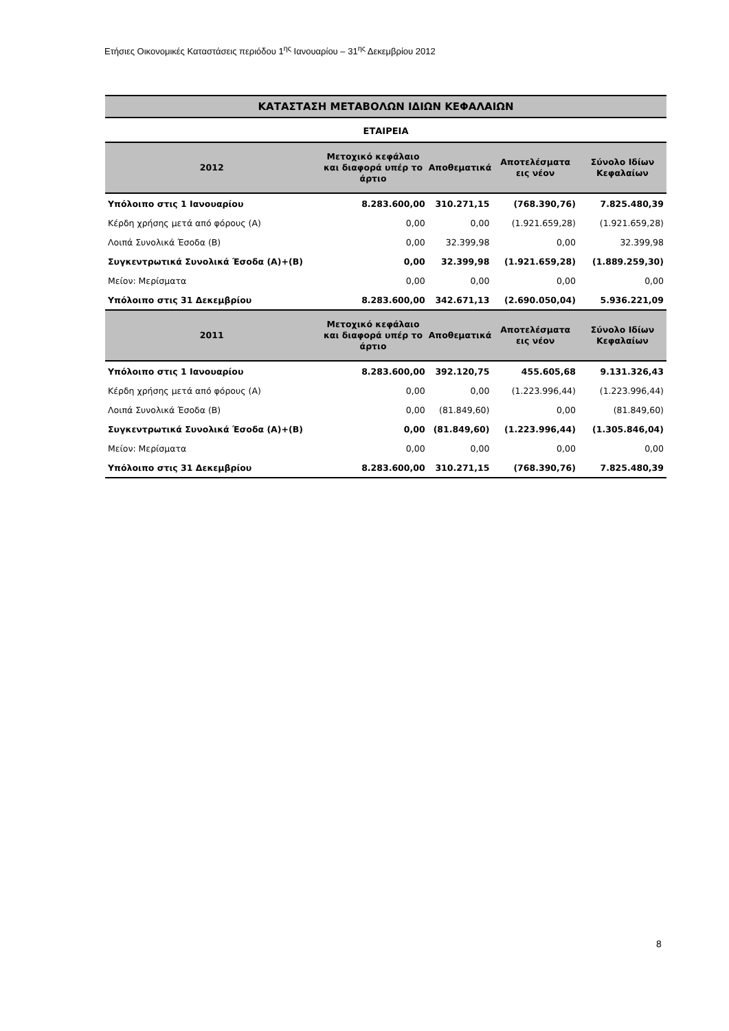Ετήσιες Οικονομικές Καταστάσεις περιόδου 1<sup>ης</sup> Ιανουαρίου – 31<sup>ης</sup> Δεκεμβρίου 2012
ΚΑΤΑΣΤΑΣΗ ΜΕΤΑΒΟΛΩΝ ΙΔΙΩΝ ΚΕΦΑΛΑΙΩΝ
ΕΤΑΙΡΕΙΑ
| 2012 | Μετοχικό κεφάλαιο και διαφορά υπέρ το άρτιο | Αποθεματικά | Αποτελέσματα εις νέον | Σύνολο Ιδίων Κεφαλαίων |
| --- | --- | --- | --- | --- |
| Υπόλοιπο στις 1 Ιανουαρίου | 8.283.600,00 | 310.271,15 | (768.390,76) | 7.825.480,39 |
| Κέρδη χρήσης μετά από φόρους (Α) | 0,00 | 0,00 | (1.921.659,28) | (1.921.659,28) |
| Λοιπά Συνολικά Έσοδα (Β) | 0,00 | 32.399,98 | 0,00 | 32.399,98 |
| Συγκεντρωτικά Συνολικά Έσοδα (Α)+(Β) | 0,00 | 32.399,98 | (1.921.659,28) | (1.889.259,30) |
| Μείον: Μερίσματα | 0,00 | 0,00 | 0,00 | 0,00 |
| Υπόλοιπο στις 31 Δεκεμβρίου | 8.283.600,00 | 342.671,13 | (2.690.050,04) | 5.936.221,09 |
| 2011 | Μετοχικό κεφάλαιο και διαφορά υπέρ το άρτιο | Αποθεματικά | Αποτελέσματα εις νέον | Σύνολο Ιδίων Κεφαλαίων |
| Υπόλοιπο στις 1 Ιανουαρίου | 8.283.600,00 | 392.120,75 | 455.605,68 | 9.131.326,43 |
| Κέρδη χρήσης μετά από φόρους (Α) | 0,00 | 0,00 | (1.223.996,44) | (1.223.996,44) |
| Λοιπά Συνολικά Έσοδα (Β) | 0,00 | (81.849,60) | 0,00 | (81.849,60) |
| Συγκεντρωτικά Συνολικά Έσοδα (Α)+(Β) | 0,00 | (81.849,60) | (1.223.996,44) | (1.305.846,04) |
| Μείον: Μερίσματα | 0,00 | 0,00 | 0,00 | 0,00 |
| Υπόλοιπο στις 31 Δεκεμβρίου | 8.283.600,00 | 310.271,15 | (768.390,76) | 7.825.480,39 |
8